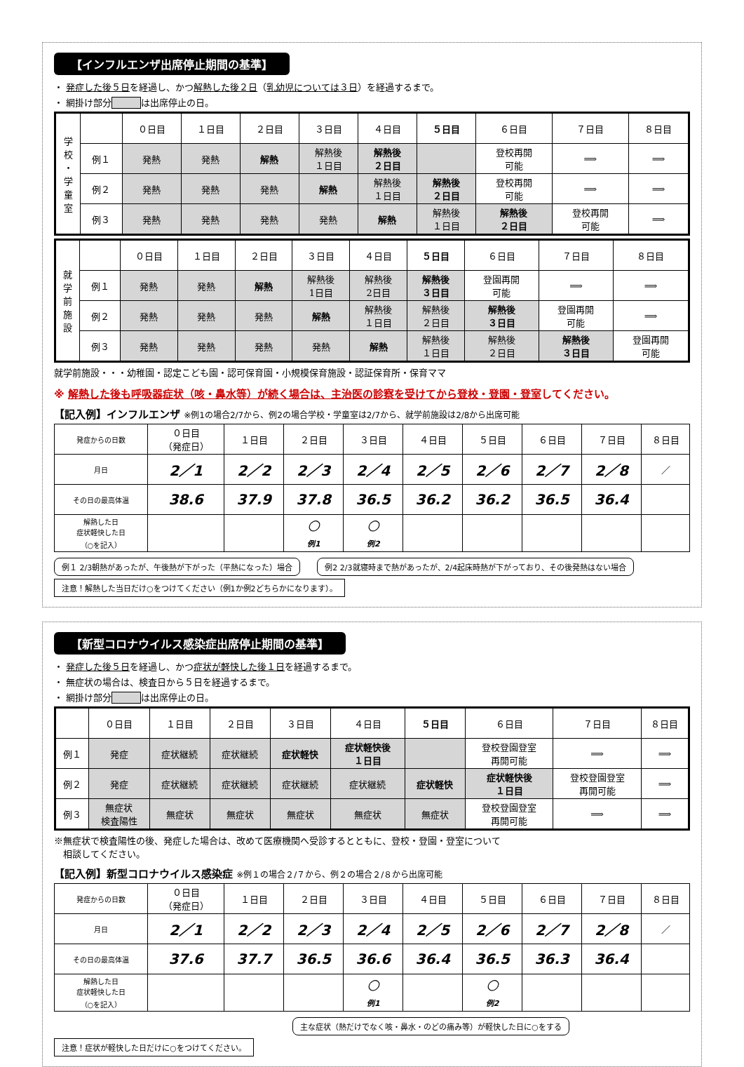【インフルエンザ出席停止期間の基準】
・ 発症した後５日を経過し、かつ解熱した後２日（乳幼児については３日）を経過するまで。
・ 網掛け部分 は出席停止の日。
| 学 校 ・ 学 童 室 | | ０日目 | １日目 | ２日目 | ３日目 | ４日目 | ５日目 | ６日目 | ７日目 | ８日目 |
| | 例１ | 発熱 | 発熱 | 解熱 | 解熱後 １日目 | 解熱後 ２日目 | | 登校再開 可能 | ⟹ | ⟹ |
| | 例２ | 発熱 | 発熱 | 発熱 | 解熱 | 解熱後 １日目 | 解熱後 ２日目 | 登校再開 可能 | ⟹ | ⟹ |
| | 例３ | 発熱 | 発熱 | 発熱 | 発熱 | 解熱 | 解熱後 １日目 | 解熱後 ２日目 | 登校再開 可能 | ⟹ |
| 就 学 前 施 設 | | ０日目 | １日目 | ２日目 | ３日目 | ４日目 | ５日目 | ６日目 | ７日目 | ８日目 |
| | 例１ | 発熱 | 発熱 | 解熱 | 解熱後 1日目 | 解熱後 2日目 | 解熱後 ３日目 | 登園再開 可能 | ⟹ | ⟹ |
| | 例２ | 発熱 | 発熱 | 発熱 | 解熱 | 解熱後 １日目 | 解熱後 ２日目 | 解熱後 ３日目 | 登園再開 可能 | ⟹ |
| | 例３ | 発熱 | 発熱 | 発熱 | 発熱 | 解熱 | 解熱後 １日目 | 解熱後 ２日目 | 解熱後 ３日目 | 登園再開 可能 |
就学前施設・・・幼稚園・認定こども園・認可保育園・小規模保育施設・認証保育所・保育ママ
※ 解熱した後も呼吸器症状（咳・鼻水等）が続く場合は、主治医の診察を受けてから登校・登園・登室してください。
【記入例】インフルエンザ ※例1の場合2/7から、例2の場合学校・学童室は2/7から、就学前施設は2/8から出席可能
| 発症からの日数 | ０日目 （発症日） | １日目 | ２日目 | ３日目 | ４日目 | ５日目 | ６日目 | ７日目 | ８日目 |
| 月日 | 2／1 | 2／2 | 2／3 | 2／4 | 2／5 | 2／6 | 2／7 | 2／8 | ／ |
| その日の最高体温 | 38.6 | 37.9 | 37.8 | 36.5 | 36.2 | 36.2 | 36.5 | 36.4 | |
| 解熱した日 症状軽快した日 （○を記入） | | | ○ 例1 | ○ 例2 | | | | | |
例１ 2/3朝熱があったが、午後熱が下がった（平熱になった）場合 例2 2/3就寝時まで熱があったが、2/4起床時熱が下がっており、その後発熱はない場合 注意！解熱した当日だけ○をつけてください（例1か例2どちらかになります）。
【新型コロナウイルス感染症出席停止期間の基準】
・ 発症した後５日を経過し、かつ症状が軽快した後１日を経過するまで。
・ 無症状の場合は、検査日から５日を経過するまで。
・ 網掛け部分 は出席停止の日。
| | ０日目 | １日目 | ２日目 | ３日目 | ４日目 | ５日目 | ６日目 | ７日目 | ８日目 |
| 例１ | 発症 | 症状継続 | 症状継続 | 症状軽快 | 症状軽快後 １日目 | | 登校登園登室 再開可能 | ⟹ | ⟹ |
| 例２ | 発症 | 症状継続 | 症状継続 | 症状継続 | 症状継続 | 症状軽快 | 症状軽快後 １日目 | 登校登園登室 再開可能 | ⟹ |
| 例３ | 無症状 検査陽性 | 無症状 | 無症状 | 無症状 | 無症状 | 無症状 | 登校登園登室 再開可能 | ⟹ | ⟹ |
※無症状で検査陽性の後、発症した場合は、改めて医療機関へ受診するとともに、登校・登園・登室について
　相談してください。
【記入例】新型コロナウイルス感染症 ※例１の場合２/７から、例２の場合２/８から出席可能
| 発症からの日数 | ０日目 （発症日） | １日目 | ２日目 | ３日目 | ４日目 | ５日目 | ６日目 | ７日目 | ８日目 |
| 月日 | 2／1 | 2／2 | 2／3 | 2／4 | 2／5 | 2／6 | 2／7 | 2／8 | ／ |
| その日の最高体温 | 37.6 | 37.7 | 36.5 | 36.6 | 36.4 | 36.5 | 36.3 | 36.4 | |
| 解熱した日 症状軽快した日 （○を記入） | | | | ○ 例1 | | ○ 例2 | | | |
主な症状（熱だけでなく咳・鼻水・のどの痛み等）が軽快した日に○をする 注意！症状が軽快した日だけに○をつけてください。